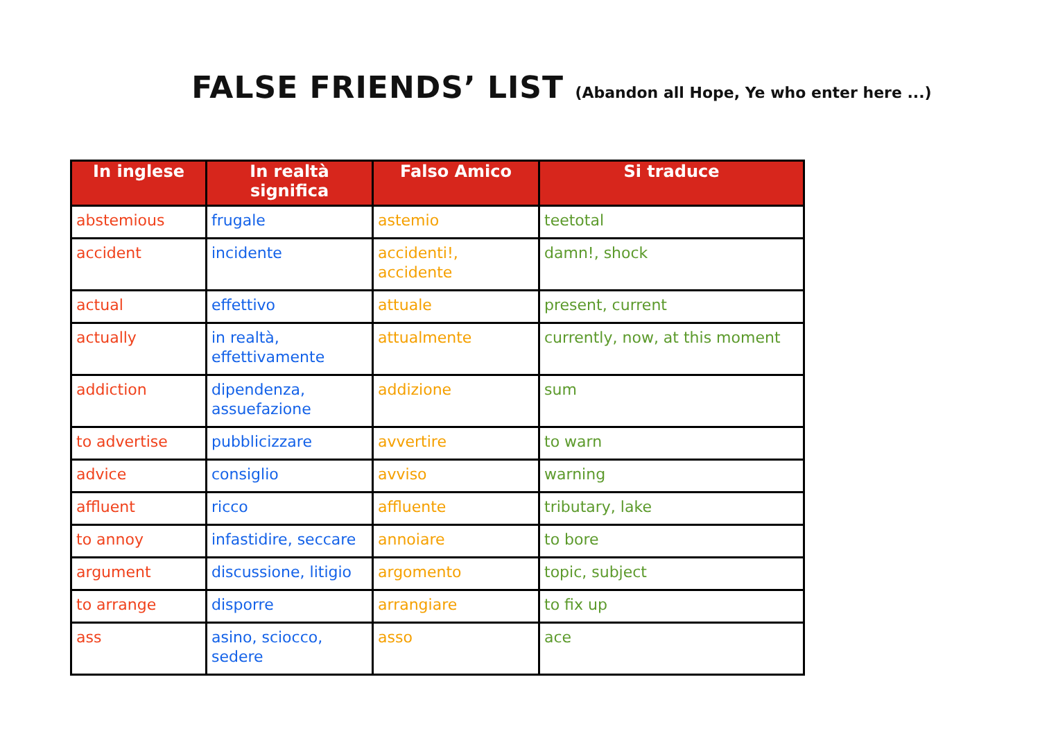FALSE FRIENDS’ LIST (Abandon all Hope, Ye who enter here ...)
| In inglese | In realtà significa | Falso Amico | Si traduce |
| --- | --- | --- | --- |
| abstemious | frugale | astemio | teetotal |
| accident | incidente | accidenti!, accidente | damn!, shock |
| actual | effettivo | attuale | present, current |
| actually | in realtà, effettivamente | attualmente | currently, now, at this moment |
| addiction | dipendenza, assuefazione | addizione | sum |
| to advertise | pubblicizzare | avvertire | to warn |
| advice | consiglio | avviso | warning |
| affluent | ricco | affluente | tributary, lake |
| to annoy | infastidire, seccare | annoiare | to bore |
| argument | discussione, litigio | argomento | topic, subject |
| to arrange | disporre | arrangiare | to fix up |
| ass | asino, sciocco, sedere | asso | ace |